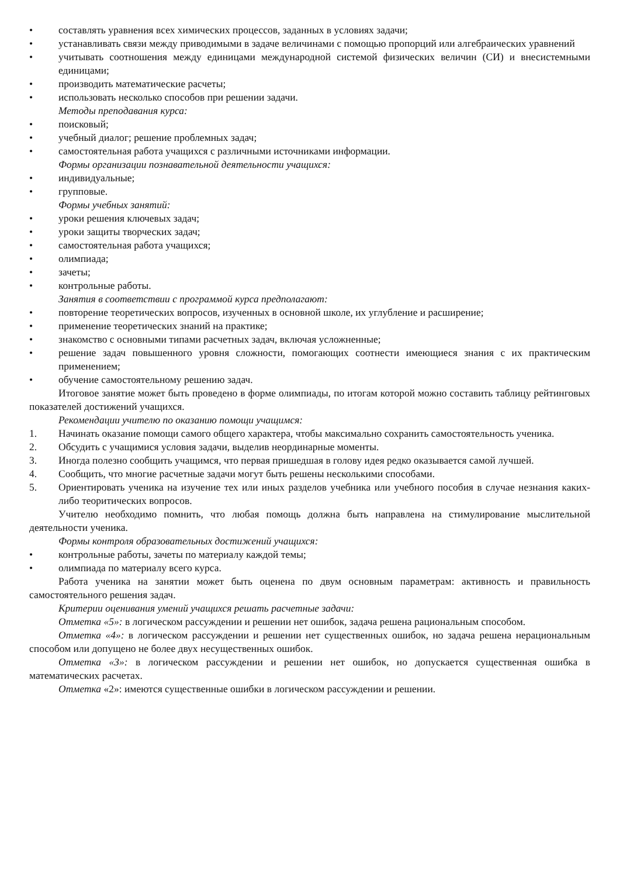• составлять уравнения всех химических процессов, заданных в условиях задачи;
• устанавливать связи между приводимыми в задаче величинами с помощью пропорций или алгебраических уравнений
• учитывать соотношения между единицами международной системой физических величин (СИ) и внесистемными единицами;
• производить математические расчеты;
• использовать несколько способов при решении задачи.
Методы преподавания курса:
• поисковый;
• учебный диалог; решение проблемных задач;
• самостоятельная работа учащихся с различными источниками информации.
Формы организации познавательной деятельности учащихся:
• индивидуальные;
• групповые.
Формы учебных занятий:
• уроки решения ключевых задач;
• уроки защиты творческих задач;
• самостоятельная работа учащихся;
• олимпиада;
• зачеты;
• контрольные работы.
Занятия в соответствии с программой курса предполагают:
• повторение теоретических вопросов, изученных в основной школе, их углубление и расширение;
• применение теоретических знаний на практике;
• знакомство с основными типами расчетных задач, включая усложненные;
• решение задач повышенного уровня сложности, помогающих соотнести имеющиеся знания с их практическим применением;
• обучение самостоятельному решению задач.
Итоговое занятие может быть проведено в форме олимпиады, по итогам которой можно составить таблицу рейтинговых показателей достижений учащихся.
Рекомендации учителю по оказанию помощи учащимся:
1. Начинать оказание помощи самого общего характера, чтобы максимально сохранить самостоятельность ученика.
2. Обсудить с учащимися условия задачи, выделив неординарные моменты.
3. Иногда полезно сообщить учащимся, что первая пришедшая в голову идея редко оказывается самой лучшей.
4. Сообщить, что многие расчетные задачи могут быть решены несколькими способами.
5. Ориентировать ученика на изучение тех или иных разделов учебника или учебного пособия в случае незнания каких-либо теоритических вопросов.
Учителю необходимо помнить, что любая помощь должна быть направлена на стимулирование мыслительной деятельности ученика.
Формы контроля образовательных достижений учащихся:
• контрольные работы, зачеты по материалу каждой темы;
• олимпиада по материалу всего курса.
Работа ученика на занятии может быть оценена по двум основным параметрам: активность и правильность самостоятельного решения задач.
Критерии оценивания умений учащихся решать расчетные задачи:
Отметка «5»: в логическом рассуждении и решении нет ошибок, задача решена рациональным способом.
Отметка «4»: в логическом рассуждении и решении нет существенных ошибок, но задача решена нерациональным способом или допущено не более двух несущественных ошибок.
Отметка «3»: в логическом рассуждении и решении нет ошибок, но допускается существенная ошибка в математических расчетах.
Отметка «2»: имеются существенные ошибки в логическом рассуждении и решении.